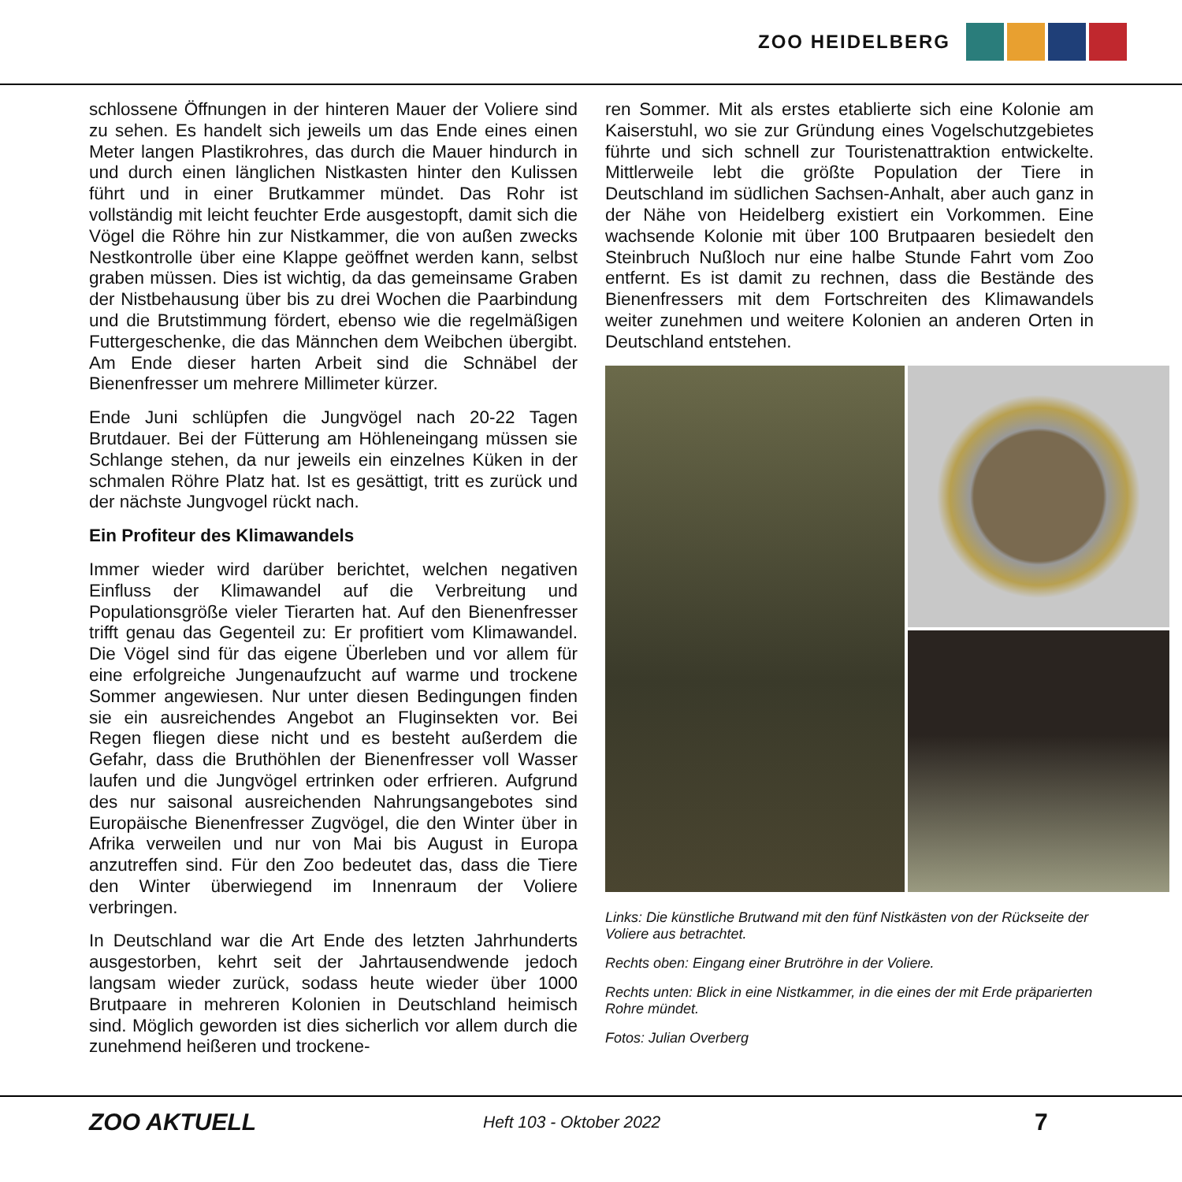ZOO HEIDELBERG
schlossene Öffnungen in der hinteren Mauer der Voliere sind zu sehen. Es handelt sich jeweils um das Ende eines einen Meter langen Plastikrohres, das durch die Mauer hindurch in und durch einen länglichen Nistkasten hinter den Kulissen führt und in einer Brutkammer mündet. Das Rohr ist vollständig mit leicht feuchter Erde ausgestopft, damit sich die Vögel die Röhre hin zur Nistkammer, die von außen zwecks Nestkontrolle über eine Klappe geöffnet werden kann, selbst graben müssen. Dies ist wichtig, da das gemeinsame Graben der Nistbehausung über bis zu drei Wochen die Paarbindung und die Brutstimmung fördert, ebenso wie die regelmäßigen Futtergeschenke, die das Männchen dem Weibchen übergibt. Am Ende dieser harten Arbeit sind die Schnäbel der Bienenfresser um mehrere Millimeter kürzer.
Ende Juni schlüpfen die Jungvögel nach 20-22 Tagen Brutdauer. Bei der Fütterung am Höhleneingang müssen sie Schlange stehen, da nur jeweils ein einzelnes Küken in der schmalen Röhre Platz hat. Ist es gesättigt, tritt es zurück und der nächste Jungvogel rückt nach.
Ein Profiteur des Klimawandels
Immer wieder wird darüber berichtet, welchen negativen Einfluss der Klimawandel auf die Verbreitung und Populationsgröße vieler Tierarten hat. Auf den Bienenfresser trifft genau das Gegenteil zu: Er profitiert vom Klimawandel. Die Vögel sind für das eigene Überleben und vor allem für eine erfolgreiche Jungenaufzucht auf warme und trockene Sommer angewiesen. Nur unter diesen Bedingungen finden sie ein ausreichendes Angebot an Fluginsekten vor. Bei Regen fliegen diese nicht und es besteht außerdem die Gefahr, dass die Bruthöhlen der Bienenfresser voll Wasser laufen und die Jungvögel ertrinken oder erfrieren. Aufgrund des nur saisonal ausreichenden Nahrungsangebotes sind Europäische Bienenfresser Zugvögel, die den Winter über in Afrika verweilen und nur von Mai bis August in Europa anzutreffen sind. Für den Zoo bedeutet das, dass die Tiere den Winter überwiegend im Innenraum der Voliere verbringen.
In Deutschland war die Art Ende des letzten Jahrhunderts ausgestorben, kehrt seit der Jahrtausendwende jedoch langsam wieder zurück, sodass heute wieder über 1000 Brutpaare in mehreren Kolonien in Deutschland heimisch sind. Möglich geworden ist dies sicherlich vor allem durch die zunehmend heißeren und trockene-
ren Sommer. Mit als erstes etablierte sich eine Kolonie am Kaiserstuhl, wo sie zur Gründung eines Vogelschutzgebietes führte und sich schnell zur Touristenattraktion entwickelte. Mittlerweile lebt die größte Population der Tiere in Deutschland im südlichen Sachsen-Anhalt, aber auch ganz in der Nähe von Heidelberg existiert ein Vorkommen. Eine wachsende Kolonie mit über 100 Brutpaaren besiedelt den Steinbruch Nußloch nur eine halbe Stunde Fahrt vom Zoo entfernt. Es ist damit zu rechnen, dass die Bestände des Bienenfressers mit dem Fortschreiten des Klimawandels weiter zunehmen und weitere Kolonien an anderen Orten in Deutschland entstehen.
Links: Die künstliche Brutwand mit den fünf Nistkästen von der Rückseite der Voliere aus betrachtet.
Rechts oben: Eingang einer Brutröhre in der Voliere.
Rechts unten: Blick in eine Nistkammer, in die eines der mit Erde präparierten Rohre mündet.
Fotos: Julian Overberg
ZOO AKTUELL
Heft 103 - Oktober 2022
7